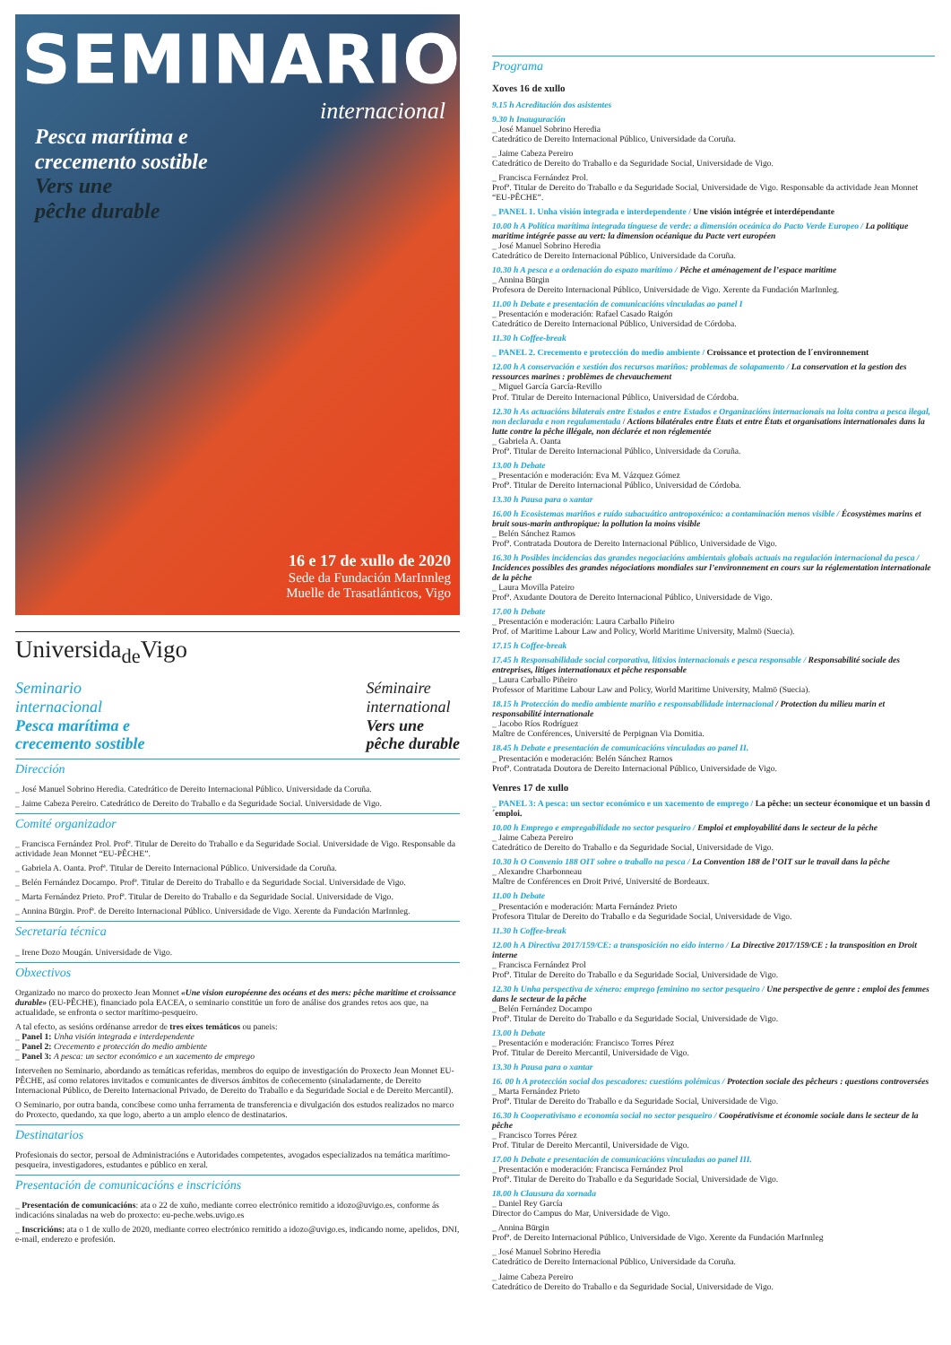SEMINARIO
internacional
Pesca marítima e
crecemento sostible
Vers une
pêche durable
16 e 17 de xullo de 2020
Sede da Fundación MarInnleg
Muelle de Trasatlánticos, Vigo
Universida<sub>de</sub>Vigo
Seminario
internacional
Pesca marítima e
crecemento sostible
Séminaire
international
Vers une
pêche durable
Dirección
_ José Manuel Sobrino Heredia. Catedrático de Dereito Internacional Público. Universidade da Coruña.
_ Jaime Cabeza Pereiro. Catedrático de Dereito do Traballo e da Seguridade Social. Universidade de Vigo.
Comité organizador
_ Francisca Fernández Prol. Profª. Titular de Dereito do Traballo e da Seguridade Social. Universidade de Vigo. Responsable da actividade Jean Monnet “EU-PÊCHE”.
_ Gabriela A. Oanta. Profª. Titular de Dereito Internacional Público. Universidade da Coruña.
_ Belén Fernández Docampo. Profª. Titular de Dereito do Traballo e da Seguridade Social. Universidade de Vigo.
_ Marta Fernández Prieto. Profª. Titular de Dereito do Traballo e da Seguridade Social. Universidade de Vigo.
_ Annina Bürgin. Profª. de Dereito Internacional Público. Universidade de Vigo. Xerente da Fundación MarInnleg.
Secretaría técnica
_ Irene Dozo Mougán. Universidade de Vigo.
Obxectivos
Organizado no marco do proxecto Jean Monnet «Une vision européenne des océans et des mers: pêche maritime et croissance durable» (EU-PÊCHE), financiado pola EACEA, o seminario constitúe un foro de análise dos grandes retos aos que, na actualidade, se enfronta o sector marítimo-pesqueiro.
A tal efecto, as sesións ordénanse arredor de tres eixes temáticos ou paneis:
_ Panel 1: Unha visión integrada e interdependente
_ Panel 2: Crecemento e protección do medio ambiente
_ Panel 3: A pesca: un sector económico e un xacemento de emprego
Interveñen no Seminario, abordando as temáticas referidas, membros do equipo de investigación do Proxecto Jean Monnet EU-PÊCHE, así como relatores invitados e comunicantes de diversos ámbitos de coñecemento (sinaladamente, de Dereito Internacional Público, de Dereito Internacional Privado, de Dereito do Traballo e da Seguridade Social e de Dereito Mercantil).
O Seminario, por outra banda, concíbese como unha ferramenta de transferencia e divulgación dos estudos realizados no marco do Proxecto, quedando, xa que logo, aberto a un amplo elenco de destinatarios.
Destinatarios
Profesionais do sector, persoal de Administracións e Autoridades competentes, avogados especializados na temática marítimo-pesqueira, investigadores, estudantes e público en xeral.
Presentación de comunicacións e inscricións
_ Presentación de comunicacións: ata o 22 de xuño, mediante correo electrónico remitido a idozo@uvigo.es, conforme ás indicacións sinaladas na web do proxecto: eu-peche.webs.uvigo.es
_ Inscricións: ata o 1 de xullo de 2020, mediante correo electrónico remitido a idozo@uvigo.es, indicando nome, apelidos, DNI, e-mail, enderezo e profesión.
Programa
Xoves 16 de xullo
9.15 h Acreditación dos asistentes
9.30 h Inauguración
_ José Manuel Sobrino Heredia
Catedrático de Dereito Internacional Público, Universidade da Coruña.
_ Jaime Cabeza Pereiro
Catedrático de Dereito do Traballo e da Seguridade Social, Universidade de Vigo.
_ Francisca Fernández Prol.
Profª. Titular de Dereito do Traballo e da Seguridade Social, Universidade de Vigo. Responsable da actividade Jean Monnet “EU-PÊCHE”.
_ PANEL 1. Unha visión integrada e interdependente / Une visión intégrée et interdépendante
10.00 h A Política marítima integrada tínguese de verde: a dimensión oceánica do Pacto Verde Europeo / La politique maritime intégrée passe au vert: la dimension océanique du Pacte vert européen
_ José Manuel Sobrino Heredia
Catedrático de Dereito Internacional Público, Universidade da Coruña.
10.30 h A pesca e a ordenación do espazo marítimo / Pêche et aménagement de l’espace maritime
_ Annina Bürgin
Profesora de Dereito Internacional Público, Universidade de Vigo. Xerente da Fundación MarInnleg.
11.00 h Debate e presentación de comunicacións vinculadas ao panel I
_ Presentación e moderación: Rafael Casado Raigón
Catedrático de Dereito Internacional Público, Universidad de Córdoba.
11.30 h Coffee-break
_ PANEL 2. Crecemento e protección do medio ambiente / Croissance et protection de l´environnement
12.00 h A conservación e xestión dos recursos mariños: problemas de solapamento / La conservation et la gestion des ressources marines : problèmes de chevauchement
_ Miguel García García-Revillo
Prof. Titular de Dereito Internacional Público, Universidad de Córdoba.
12.30 h As actuacións bilaterais entre Estados e entre Estados e Organizacións internacionais na loita contra a pesca ilegal, non declarada e non regulamentada / Actions bilatérales entre États et entre États et organisations internationales dans la lutte contre la pêche illégale, non déclarée et non réglementée
_ Gabriela A. Oanta
Profª. Titular de Dereito Internacional Público, Universidade da Coruña.
13.00 h Debate
_ Presentación e moderación: Eva M. Vázquez Gómez
Profª. Titular de Dereito Internacional Público, Universidad de Córdoba.
13.30 h Pausa para o xantar
16.00 h Ecosistemas mariños e ruído subacuático antropoxénico: a contaminación menos visible / Écosystèmes marins et bruit sous-marin anthropique: la pollution la moins visible
_ Belén Sánchez Ramos
Profª. Contratada Doutora de Dereito Internacional Público, Universidade de Vigo.
16.30 h Posibles incidencias das grandes negociacións ambientais globais actuais na regulación internacional da pesca / Incidences possibles des grandes négociations mondiales sur l’environnement en cours sur la réglementation internationale de la pêche
_ Laura Movilla Pateiro
Profª. Axudante Doutora de Dereito Internacional Público, Universidade de Vigo.
17.00 h Debate
_ Presentación e moderación: Laura Carballo Piñeiro
Prof. of Maritime Labour Law and Policy, World Maritime University, Malmö (Suecia).
17.15 h Coffee-break
17.45 h Responsabilidade social corporativa, litixios internacionais e pesca responsable / Responsabilité sociale des entreprises, litiges internationaux et pêche responsable
_ Laura Carballo Piñeiro
Professor of Maritime Labour Law and Policy, World Maritime University, Malmö (Suecia).
18.15 h Protección do medio ambiente mariño e responsabilidade internacional / Protection du milieu marin et responsabilité internationale
_ Jacobo Ríos Rodríguez
Maître de Conférences, Université de Perpignan Via Domitia.
18.45 h Debate e presentación de comunicacións vinculadas ao panel II.
_ Presentación e moderación: Belén Sánchez Ramos
Profª. Contratada Doutora de Dereito Internacional Público, Universidade de Vigo.
Venres 17 de xullo
_ PANEL 3: A pesca: un sector económico e un xacemento de emprego / La pêche: un secteur économique et un bassin d´emploi.
10.00 h Emprego e empregabilidade no sector pesqueiro / Emploi et employabilité dans le secteur de la pêche
_ Jaime Cabeza Pereiro
Catedrático de Dereito do Traballo e da Seguridade Social, Universidade de Vigo.
10.30 h O Convenio 188 OIT sobre o traballo na pesca / La Convention 188 de l’OIT sur le travail dans la pêche
_ Alexandre Charbonneau
Maître de Conférences en Droit Privé, Université de Bordeaux.
11.00 h Debate
_ Presentación e moderación: Marta Fernández Prieto
Profesora Titular de Dereito do Traballo e da Seguridade Social, Universidade de Vigo.
11.30 h Coffee-break
12.00 h A Directiva 2017/159/CE: a transposición no eido interno / La Directive 2017/159/CE : la transposition en Droit interne
_ Francisca Fernández Prol
Profª. Titular de Dereito do Traballo e da Seguridade Social, Universidade de Vigo.
12.30 h Unha perspectiva de xénero: emprego feminino no sector pesqueiro / Une perspective de genre : emploi des femmes dans le secteur de la pêche
_ Belén Fernández Docampo
Profª. Titular de Dereito do Traballo e da Seguridade Social, Universidade de Vigo.
13.00 h Debate
_ Presentación e moderación: Francisco Torres Pérez
Prof. Titular de Dereito Mercantil, Universidade de Vigo.
13.30 h Pausa para o xantar
16. 00 h A protección social dos pescadores: cuestións polémicas / Protection sociale des pêcheurs : questions controversées
_ Marta Fernández Prieto
Profª. Titular de Dereito do Traballo e da Seguridade Social, Universidade de Vigo.
16.30 h Cooperativismo e economía social no sector pesqueiro / Coopérativisme et économie sociale dans le secteur de la pêche
_ Francisco Torres Pérez
Prof. Titular de Dereito Mercantil, Universidade de Vigo.
17.00 h Debate e presentación de comunicacións vinculadas ao panel III.
_ Presentación e moderación: Francisca Fernández Prol
Profª. Titular de Dereito do Traballo e da Seguridade Social, Universidade de Vigo.
18.00 h Clausura da xornada
_ Daniel Rey García
Director do Campus do Mar, Universidade de Vigo.
_ Annina Bürgin
Profª. de Dereito Internacional Público, Universidade de Vigo. Xerente da Fundación MarInnleg
_ José Manuel Sobrino Heredia
Catedrático de Dereito Internacional Público, Universidade da Coruña.
_ Jaime Cabeza Pereiro
Catedrático de Dereito do Traballo e da Seguridade Social, Universidade de Vigo.